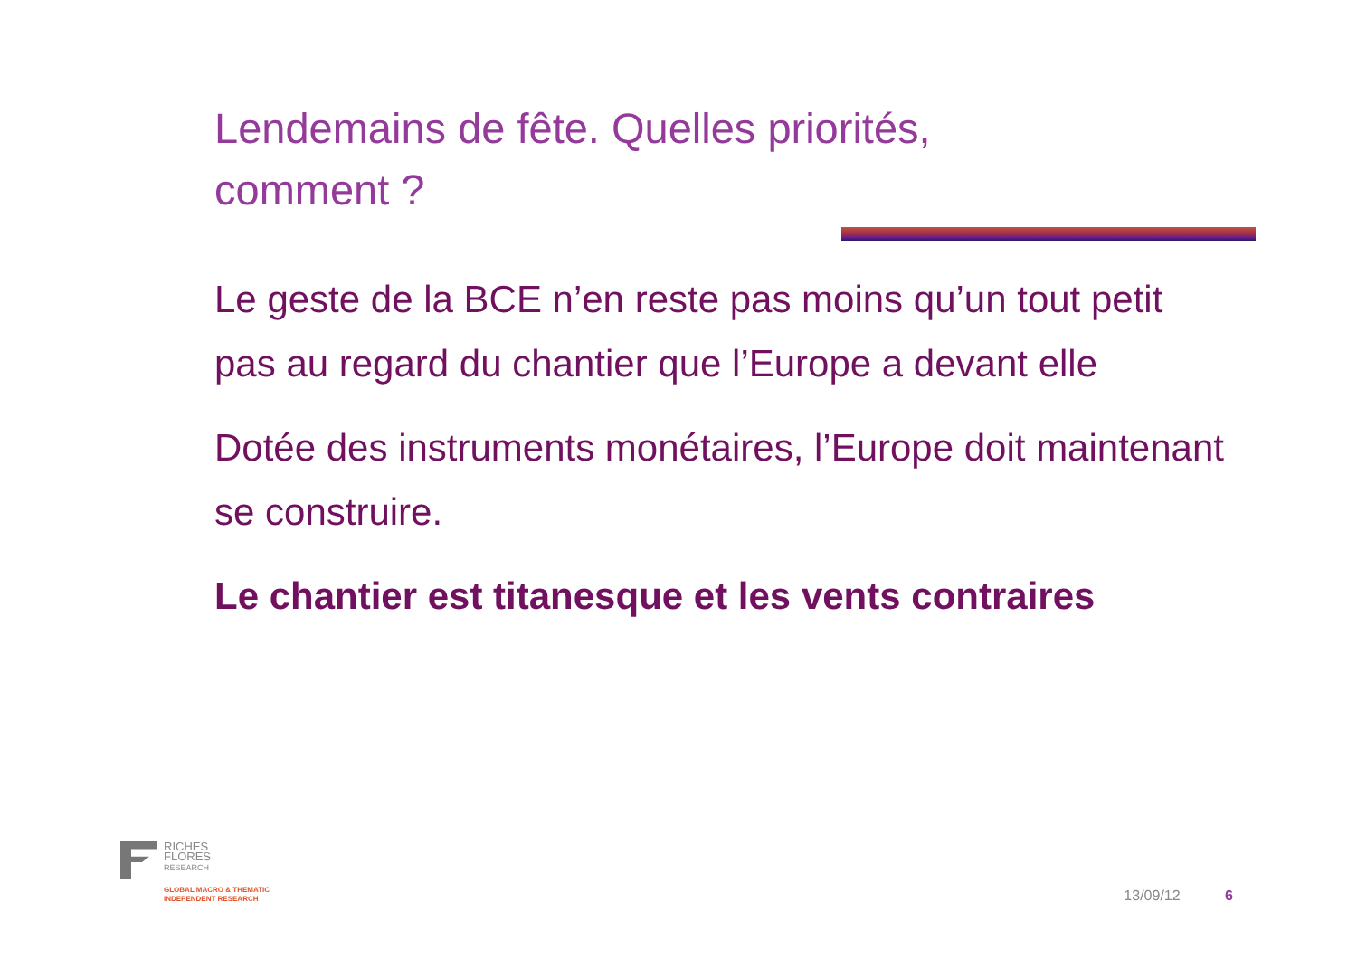Lendemains de fête. Quelles priorités, comment ?
Le geste de la BCE n’en reste pas moins qu’un tout petit pas au regard du chantier que l’Europe a devant elle
Dotée des instruments monétaires, l’Europe doit maintenant se construire.
Le chantier est titanesque et les vents contraires
RICHES
FLORES
RESEARCH
GLOBAL MACRO & THEMATIC
INDEPENDENT RESEARCH
13/09/12 6